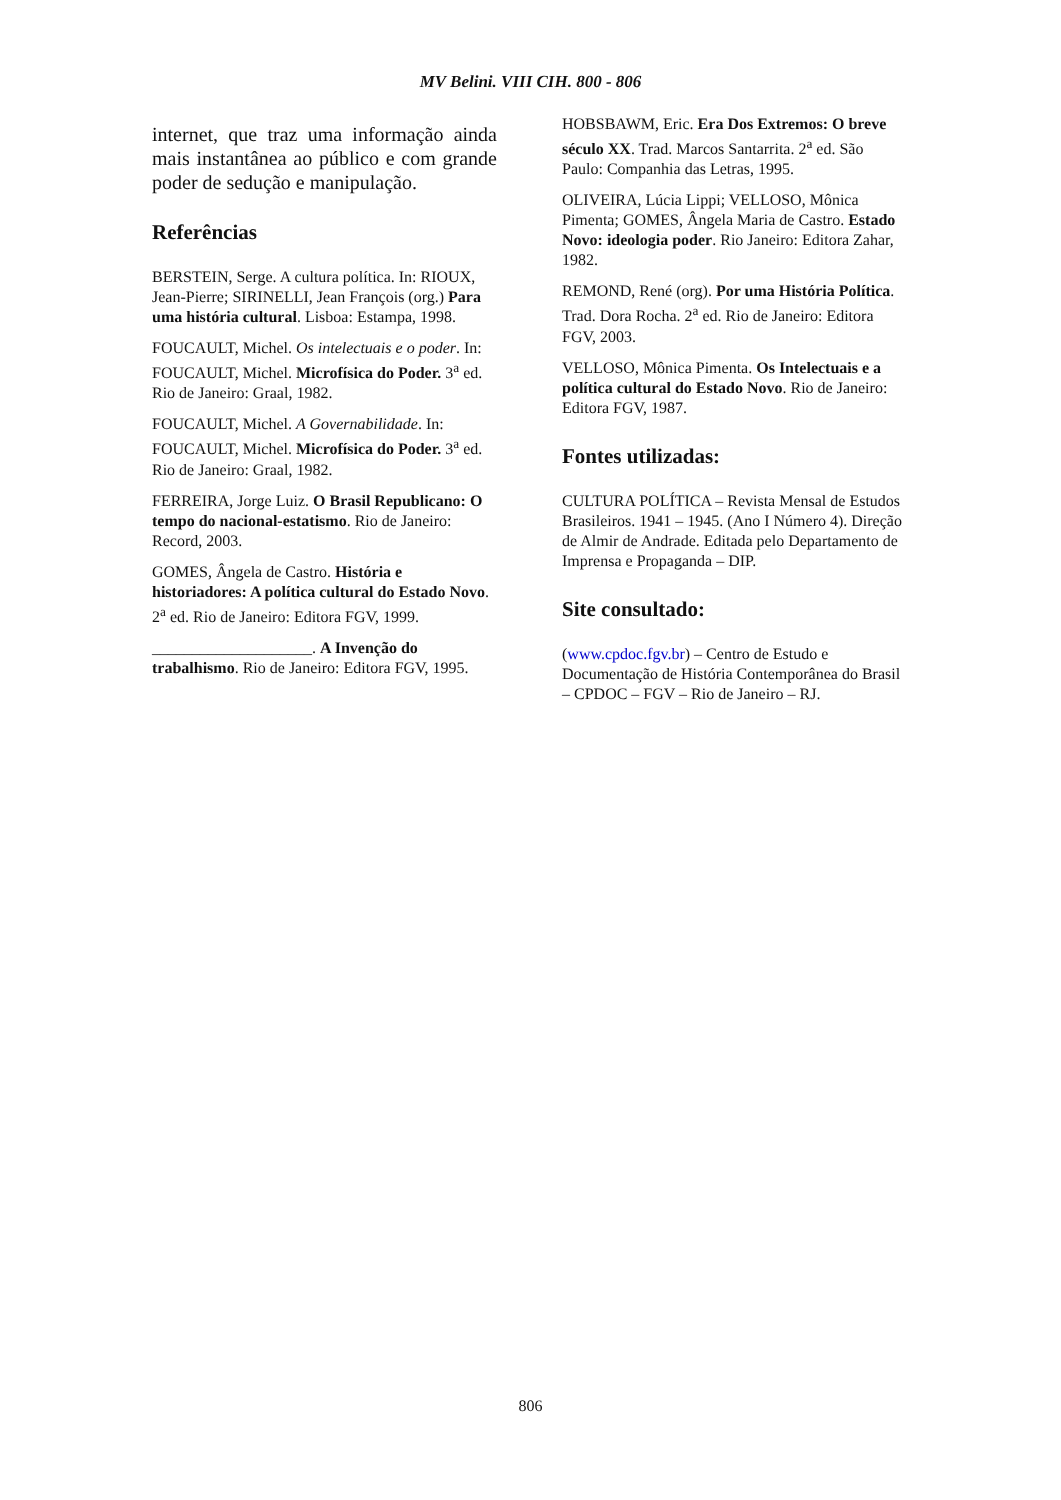MV Belini. VIII CIH. 800 - 806
internet, que traz uma informação ainda mais instantânea ao público e com grande poder de sedução e manipulação.
Referências
BERSTEIN, Serge. A cultura política. In: RIOUX, Jean-Pierre; SIRINELLI, Jean François (org.) Para uma história cultural. Lisboa: Estampa, 1998.
FOUCAULT, Michel. Os intelectuais e o poder. In: FOUCAULT, Michel. Microfísica do Poder. 3<sup>a</sup> ed. Rio de Janeiro: Graal, 1982.
FOUCAULT, Michel. A Governabilidade. In: FOUCAULT, Michel. Microfísica do Poder. 3<sup>a</sup> ed. Rio de Janeiro: Graal, 1982.
FERREIRA, Jorge Luiz. O Brasil Republicano: O tempo do nacional-estatismo. Rio de Janeiro: Record, 2003.
GOMES, Ângela de Castro. História e historiadores: A política cultural do Estado Novo. 2<sup>a</sup> ed. Rio de Janeiro: Editora FGV, 1999.
____________________. A Invenção do trabalhismo. Rio de Janeiro: Editora FGV, 1995.
HOBSBAWM, Eric. Era Dos Extremos: O breve século XX. Trad. Marcos Santarrita. 2<sup>a</sup> ed. São Paulo: Companhia das Letras, 1995.
OLIVEIRA, Lúcia Lippi; VELLOSO, Mônica Pimenta; GOMES, Ângela Maria de Castro. Estado Novo: ideologia poder. Rio Janeiro: Editora Zahar, 1982.
REMOND, René (org). Por uma História Política. Trad. Dora Rocha. 2<sup>a</sup> ed. Rio de Janeiro: Editora FGV, 2003.
VELLOSO, Mônica Pimenta. Os Intelectuais e a política cultural do Estado Novo. Rio de Janeiro: Editora FGV, 1987.
Fontes utilizadas:
CULTURA POLÍTICA – Revista Mensal de Estudos Brasileiros. 1941 – 1945. (Ano I Número 4). Direção de Almir de Andrade. Editada pelo Departamento de Imprensa e Propaganda – DIP.
Site consultado:
(www.cpdoc.fgv.br) – Centro de Estudo e Documentação de História Contemporânea do Brasil – CPDOC – FGV – Rio de Janeiro – RJ.
806